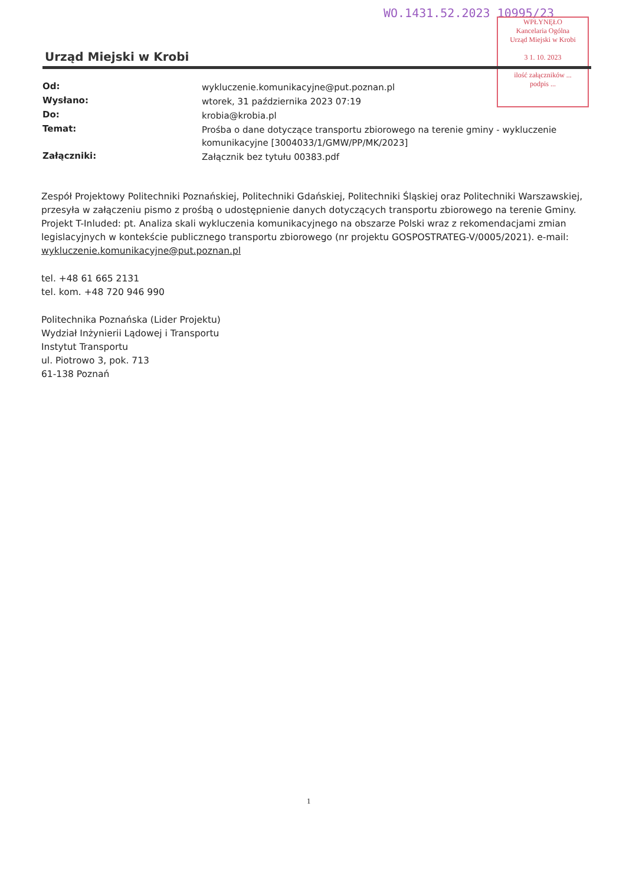WO.1431.52.2023 10995/23
WPŁYNĘŁO
Kancelaria Ogólna
Urząd Miejski w Krobi
3 1. 10. 2023
ilość załączników ...
podpis ...
Urząd Miejski w Krobi
| Od: | wykluczenie.komunikacyjne@put.poznan.pl |
| Wysłano: | wtorek, 31 października 2023 07:19 |
| Do: | krobia@krobia.pl |
| Temat: | Prośba o dane dotyczące transportu zbiorowego na terenie gminy - wykluczenie komunikacyjne [3004033/1/GMW/PP/MK/2023] |
| Załączniki: | Załącznik bez tytułu 00383.pdf |
Zespół Projektowy Politechniki Poznańskiej, Politechniki Gdańskiej, Politechniki Śląskiej oraz Politechniki Warszawskiej, przesyła w załączeniu pismo z prośbą o udostępnienie danych dotyczących transportu zbiorowego na terenie Gminy.
Projekt T-Inluded: pt. Analiza skali wykluczenia komunikacyjnego na obszarze Polski wraz z rekomendacjami zmian legislacyjnych w kontekście publicznego transportu zbiorowego (nr projektu GOSPOSTRATEG-V/0005/2021). e-mail: wykluczenie.komunikacyjne@put.poznan.pl
tel. +48 61 665 2131
tel. kom. +48 720 946 990
Politechnika Poznańska (Lider Projektu)
Wydział Inżynierii Lądowej i Transportu
Instytut Transportu
ul. Piotrowo 3, pok. 713
61-138 Poznań
1